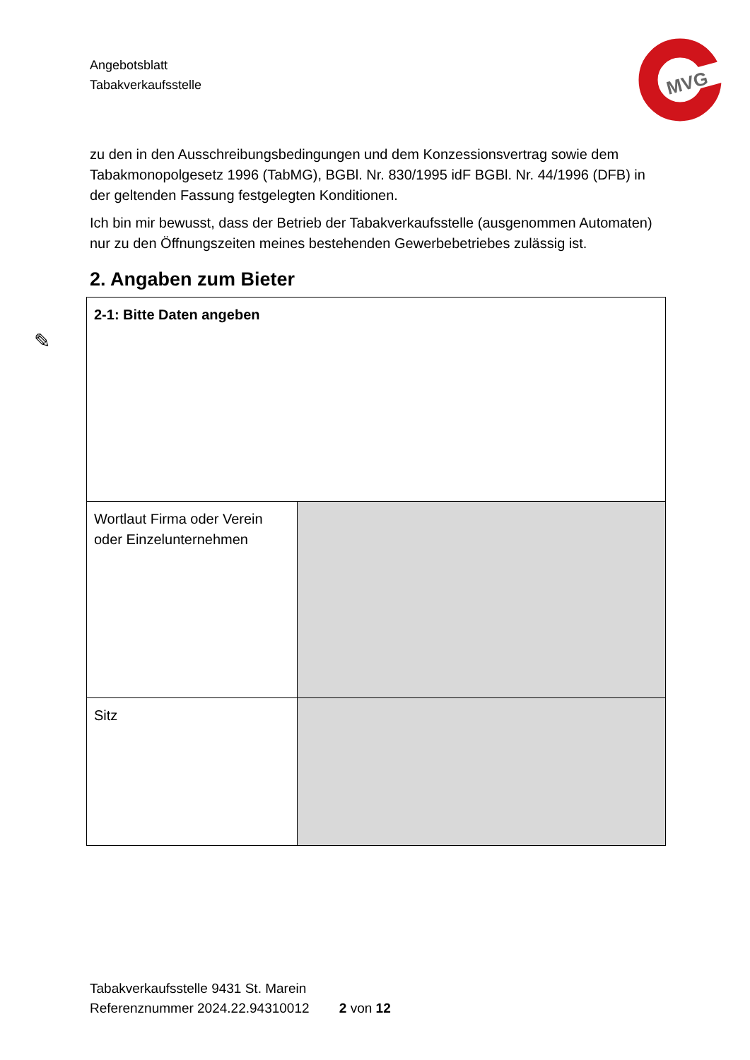Angebotsblatt
Tabakverkaufsstelle
MVG
zu den in den Ausschreibungsbedingungen und dem Konzessionsvertrag sowie dem Tabakmonopolgesetz 1996 (TabMG), BGBl. Nr. 830/1995 idF BGBl. Nr. 44/1996 (DFB) in der geltenden Fassung festgelegten Konditionen.
Ich bin mir bewusst, dass der Betrieb der Tabakverkaufsstelle (ausgenommen Automaten) nur zu den Öffnungszeiten meines bestehenden Gewerbebetriebes zulässig ist.
2. Angaben zum Bieter
| 2-1: Bitte Daten angeben | |
| Wortlaut Firma oder Verein oder Einzelunternehmen | |
| Sitz | |
✎
Tabakverkaufsstelle 9431 St. Marein
Referenznummer 2024.22.94310012 2 von 12